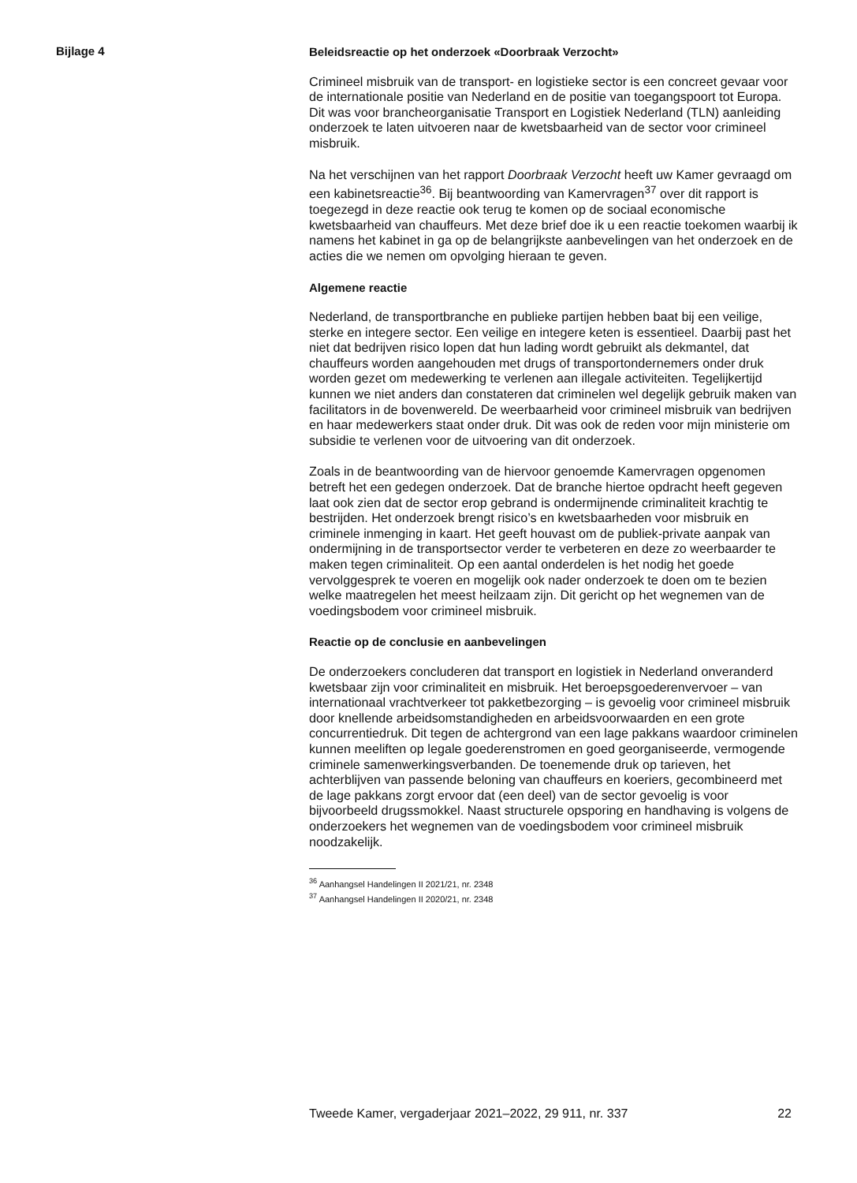Bijlage 4
Beleidsreactie op het onderzoek «Doorbraak Verzocht»
Crimineel misbruik van de transport- en logistieke sector is een concreet gevaar voor de internationale positie van Nederland en de positie van toegangspoort tot Europa. Dit was voor brancheorganisatie Transport en Logistiek Nederland (TLN) aanleiding onderzoek te laten uitvoeren naar de kwetsbaarheid van de sector voor crimineel misbruik.
Na het verschijnen van het rapport Doorbraak Verzocht heeft uw Kamer gevraagd om een kabinetsreactie<sup>36</sup>. Bij beantwoording van Kamervragen<sup>37</sup> over dit rapport is toegezegd in deze reactie ook terug te komen op de sociaal economische kwetsbaarheid van chauffeurs. Met deze brief doe ik u een reactie toekomen waarbij ik namens het kabinet in ga op de belangrijkste aanbevelingen van het onderzoek en de acties die we nemen om opvolging hieraan te geven.
Algemene reactie
Nederland, de transportbranche en publieke partijen hebben baat bij een veilige, sterke en integere sector. Een veilige en integere keten is essentieel. Daarbij past het niet dat bedrijven risico lopen dat hun lading wordt gebruikt als dekmantel, dat chauffeurs worden aangehouden met drugs of transportondernemers onder druk worden gezet om medewerking te verlenen aan illegale activiteiten. Tegelijkertijd kunnen we niet anders dan constateren dat criminelen wel degelijk gebruik maken van facilitators in de bovenwereld. De weerbaarheid voor crimineel misbruik van bedrijven en haar medewerkers staat onder druk. Dit was ook de reden voor mijn ministerie om subsidie te verlenen voor de uitvoering van dit onderzoek.
Zoals in de beantwoording van de hiervoor genoemde Kamervragen opgenomen betreft het een gedegen onderzoek. Dat de branche hiertoe opdracht heeft gegeven laat ook zien dat de sector erop gebrand is ondermijnende criminaliteit krachtig te bestrijden. Het onderzoek brengt risico’s en kwetsbaarheden voor misbruik en criminele inmenging in kaart. Het geeft houvast om de publiek-private aanpak van ondermijning in de transportsector verder te verbeteren en deze zo weerbaarder te maken tegen criminaliteit. Op een aantal onderdelen is het nodig het goede vervolggesprek te voeren en mogelijk ook nader onderzoek te doen om te bezien welke maatregelen het meest heilzaam zijn. Dit gericht op het wegnemen van de voedingsbodem voor crimineel misbruik.
Reactie op de conclusie en aanbevelingen
De onderzoekers concluderen dat transport en logistiek in Nederland onveranderd kwetsbaar zijn voor criminaliteit en misbruik. Het beroepsgoederenvervoer – van internationaal vrachtverkeer tot pakketbezorging – is gevoelig voor crimineel misbruik door knellende arbeidsomstandigheden en arbeidsvoorwaarden en een grote concurrentiedruk. Dit tegen de achtergrond van een lage pakkans waardoor criminelen kunnen meeliften op legale goederenstromen en goed georganiseerde, vermogende criminele samenwerkingsverbanden. De toenemende druk op tarieven, het achterblijven van passende beloning van chauffeurs en koeriers, gecombineerd met de lage pakkans zorgt ervoor dat (een deel) van de sector gevoelig is voor bijvoorbeeld drugssmokkel. Naast structurele opsporing en handhaving is volgens de onderzoekers het wegnemen van de voedingsbodem voor crimineel misbruik noodzakelijk.
<sup>36</sup> Aanhangsel Handelingen II 2021/21, nr. 2348
<sup>37</sup> Aanhangsel Handelingen II 2020/21, nr. 2348
Tweede Kamer, vergaderjaar 2021–2022, 29 911, nr. 337 22